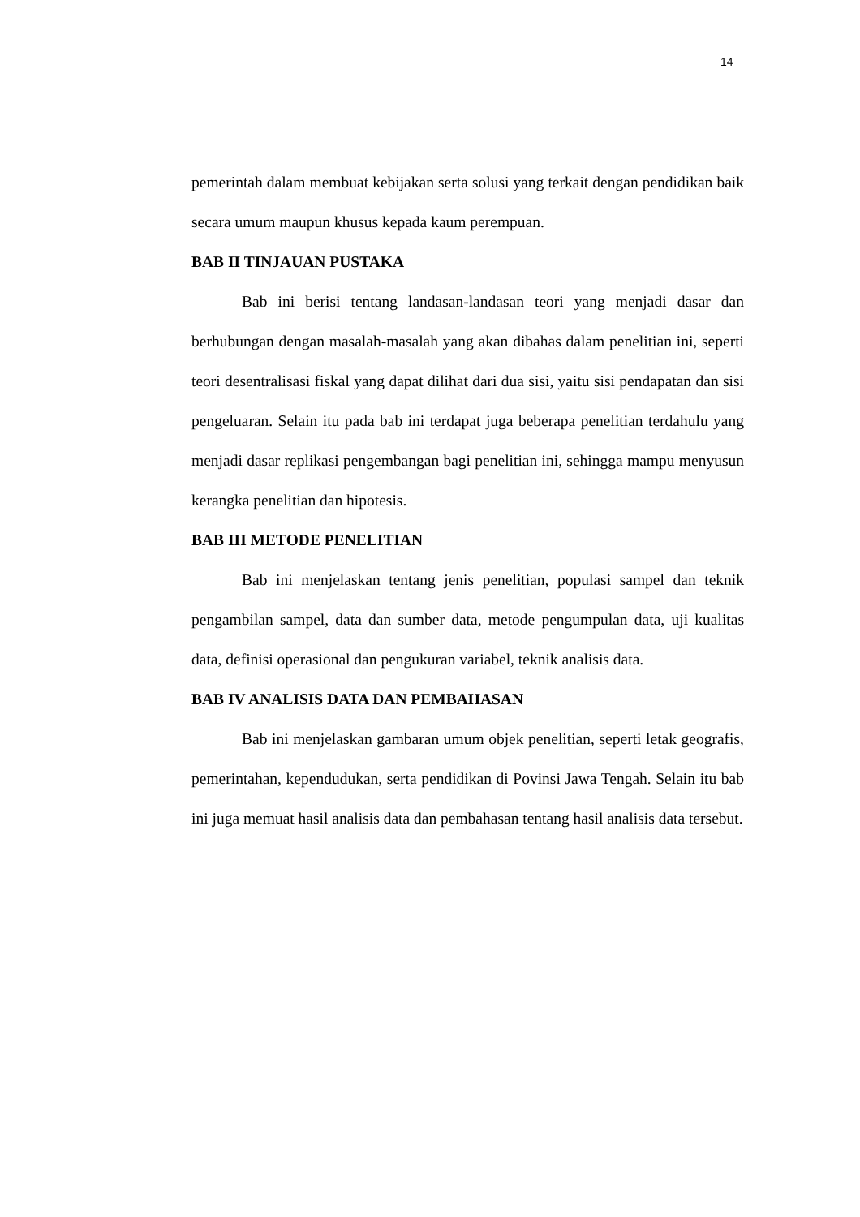14
pemerintah dalam membuat kebijakan serta solusi yang terkait dengan pendidikan baik secara umum maupun khusus kepada kaum perempuan.
BAB II TINJAUAN PUSTAKA
Bab ini berisi tentang landasan-landasan teori yang menjadi dasar dan berhubungan dengan masalah-masalah yang akan dibahas dalam penelitian ini, seperti teori desentralisasi fiskal yang dapat dilihat dari dua sisi, yaitu sisi pendapatan dan sisi pengeluaran. Selain itu pada bab ini terdapat juga beberapa penelitian terdahulu yang menjadi dasar replikasi pengembangan bagi penelitian ini, sehingga mampu menyusun kerangka penelitian dan hipotesis.
BAB III METODE PENELITIAN
Bab ini menjelaskan tentang jenis penelitian, populasi sampel dan teknik pengambilan sampel, data dan sumber data, metode pengumpulan data, uji kualitas data, definisi operasional dan pengukuran variabel, teknik analisis data.
BAB IV ANALISIS DATA DAN PEMBAHASAN
Bab ini menjelaskan gambaran umum objek penelitian, seperti letak geografis, pemerintahan, kependudukan, serta pendidikan di Povinsi Jawa Tengah. Selain itu bab ini juga memuat hasil analisis data dan pembahasan tentang hasil analisis data tersebut.